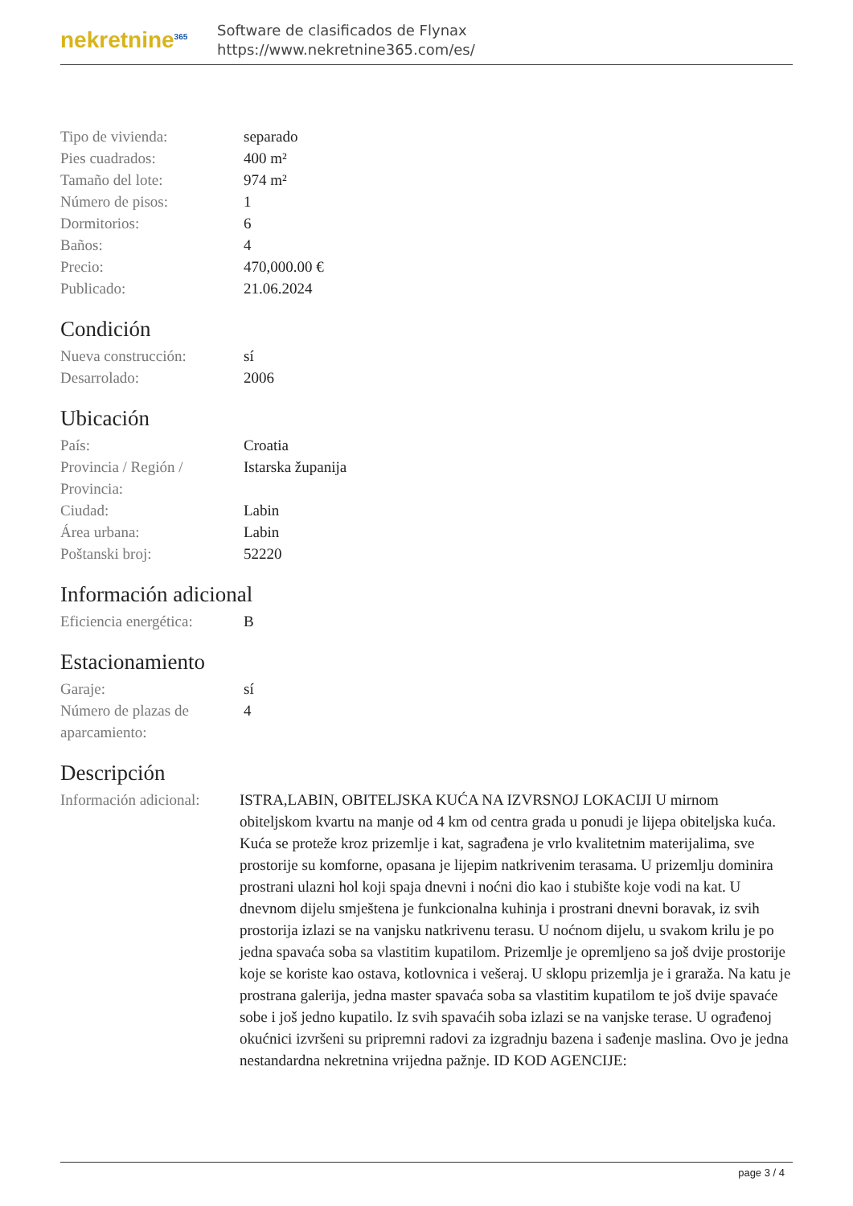nekretnine<sup>365</sup>
Software de clasificados de Flynax
https://www.nekretnine365.com/es/
| Tipo de vivienda: | separado |
| Pies cuadrados: | 400 m² |
| Tamaño del lote: | 974 m² |
| Número de pisos: | 1 |
| Dormitorios: | 6 |
| Baños: | 4 |
| Precio: | 470,000.00 € |
| Publicado: | 21.06.2024 |
Condición
| Nueva construcción: | sí |
| Desarrolado: | 2006 |
Ubicación
| País: | Croatia |
| Provincia / Región / Provincia: | Istarska županija |
| Ciudad: | Labin |
| Área urbana: | Labin |
| Poštanski broj: | 52220 |
Información adicional
| Eficiencia energética: | B |
Estacionamiento
| Garaje: | sí |
| Número de plazas de aparcamiento: | 4 |
Descripción
| Información adicional: | ISTRA,LABIN, OBITELJSKA KUĆA NA IZVRSNOJ LOKACIJI U mirnom obiteljskom kvartu na manje od 4 km od centra grada u ponudi je lijepa obiteljska kuća. Kuća se proteže kroz prizemlje i kat, sagrađena je vrlo kvalitetnim materijalima, sve prostorije su komforne, opasana je lijepim natkrivenim terasama. U prizemlju dominira prostrani ulazni hol koji spaja dnevni i noćni dio kao i stubište koje vodi na kat. U dnevnom dijelu smještena je funkcionalna kuhinja i prostrani dnevni boravak, iz svih prostorija izlazi se na vanjsku natkrivenu terasu. U noćnom dijelu, u svakom krilu je po jedna spavaća soba sa vlastitim kupatilom. Prizemlje je opremljeno sa još dvije prostorije koje se koriste kao ostava, kotlovnica i vešeraj. U sklopu prizemlja je i graraža. Na katu je prostrana galerija, jedna master spavaća soba sa vlastitim kupatilom te još dvije spavaće sobe i još jedno kupatilo. Iz svih spavaćih soba izlazi se na vanjske terase. U ograđenoj okućnici izvršeni su pripremni radovi za izgradnju bazena i sađenje maslina. Ovo je jedna nestandardna nekretnina vrijedna pažnje. ID KOD AGENCIJE: |
page 3 / 4